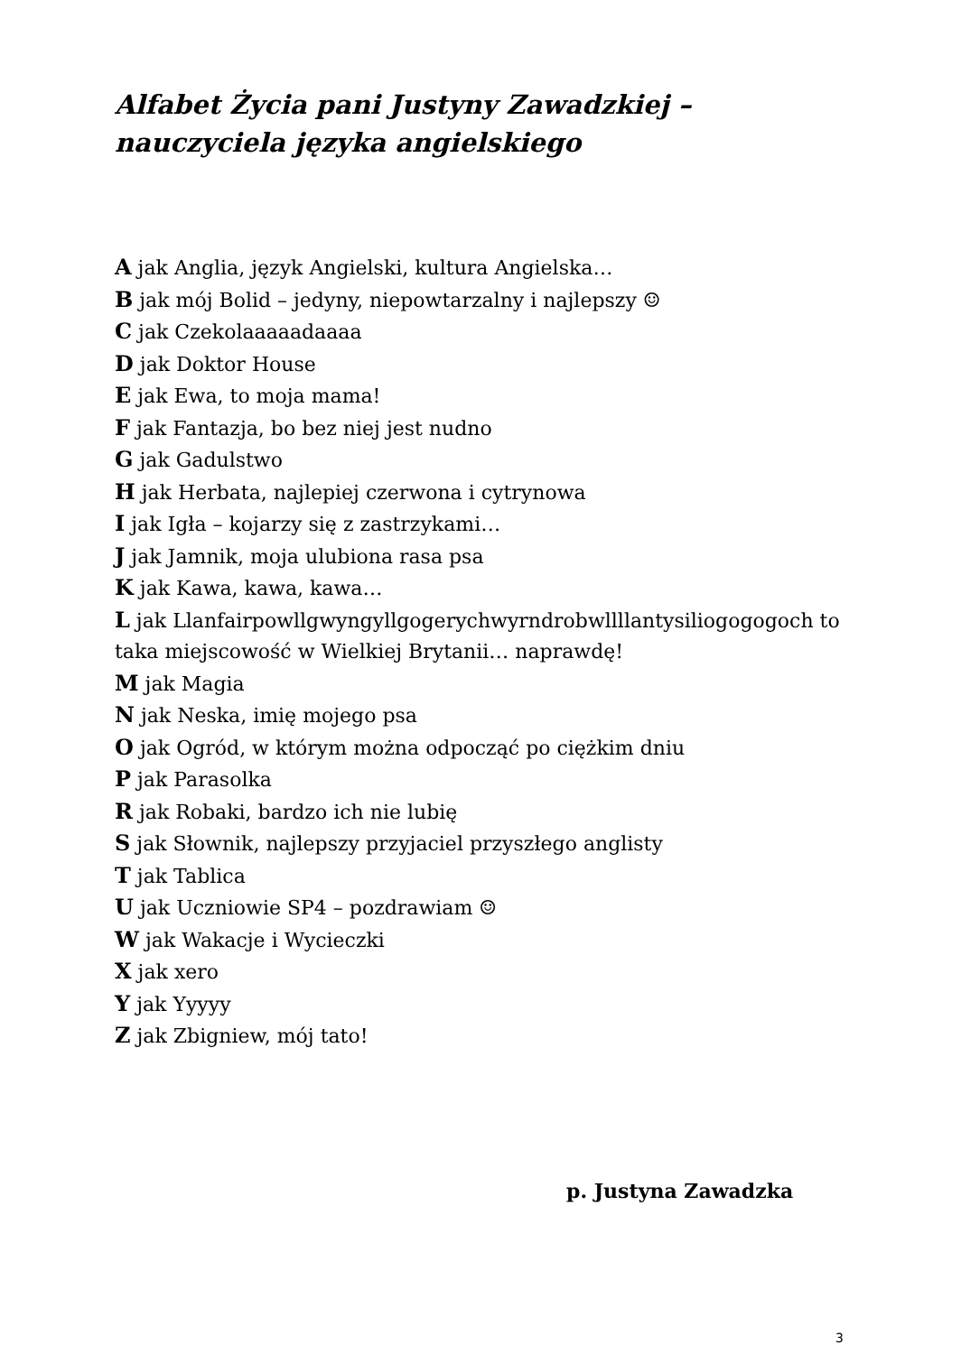Alfabet Życia pani Justyny Zawadzkiej –
nauczyciela języka angielskiego
A jak Anglia, język Angielski, kultura Angielska…
B jak mój Bolid – jedyny, niepowtarzalny i najlepszy ☺
C jak Czekolaaaaadaaaa
D jak Doktor House
E jak Ewa, to moja mama!
F jak Fantazja, bo bez niej jest nudno
G jak Gadulstwo
H jak Herbata, najlepiej czerwona i cytrynowa
I jak Igła – kojarzy się z zastrzykami…
J jak Jamnik, moja ulubiona rasa psa
K jak Kawa, kawa, kawa…
L jak Llanfairpowllgwyngyllgogerychwyrndrobwllllantysiliogogogoch to taka miejscowość w Wielkiej Brytanii… naprawdę!
M jak Magia
N jak Neska, imię mojego psa
O jak Ogród, w którym można odpocząć po ciężkim dniu
P jak Parasolka
R jak Robaki, bardzo ich nie lubię
S jak Słownik, najlepszy przyjaciel przyszłego anglisty
T jak Tablica
U jak Uczniowie SP4 – pozdrawiam ☺
W jak Wakacje i Wycieczki
X jak xero
Y jak Yyyyy
Z jak Zbigniew, mój tato!
p. Justyna Zawadzka
3